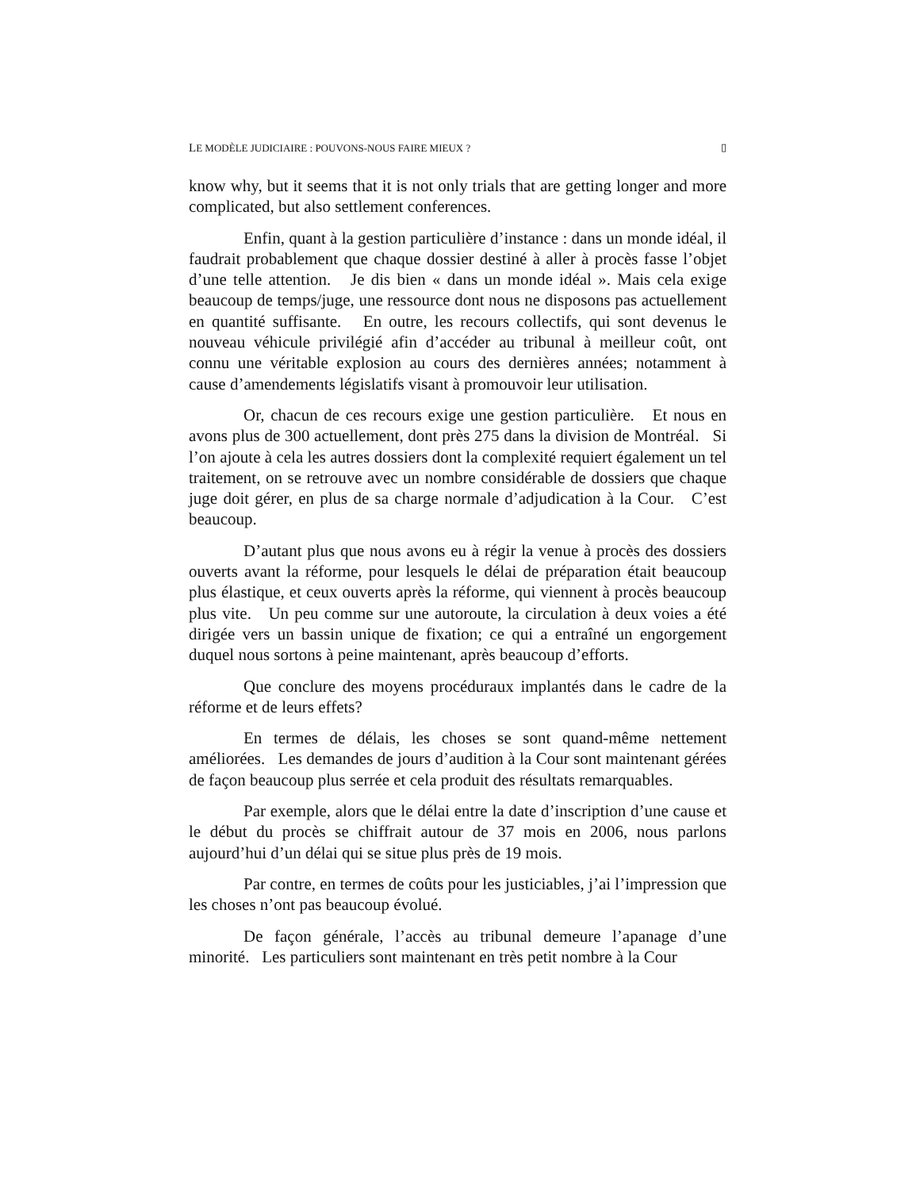LE MODÈLE JUDICIAIRE : POUVONS-NOUS FAIRE MIEUX ? ▯
know why, but it seems that it is not only trials that are getting longer and more complicated, but also settlement conferences.
Enfin, quant à la gestion particulière d’instance : dans un monde idéal, il faudrait probablement que chaque dossier destiné à aller à procès fasse l’objet d’une telle attention. Je dis bien « dans un monde idéal ». Mais cela exige beaucoup de temps/juge, une ressource dont nous ne disposons pas actuellement en quantité suffisante. En outre, les recours collectifs, qui sont devenus le nouveau véhicule privilégié afin d’accéder au tribunal à meilleur coût, ont connu une véritable explosion au cours des dernières années; notamment à cause d’amendements législatifs visant à promouvoir leur utilisation.
Or, chacun de ces recours exige une gestion particulière. Et nous en avons plus de 300 actuellement, dont près 275 dans la division de Montréal. Si l’on ajoute à cela les autres dossiers dont la complexité requiert également un tel traitement, on se retrouve avec un nombre considérable de dossiers que chaque juge doit gérer, en plus de sa charge normale d’adjudication à la Cour. C’est beaucoup.
D’autant plus que nous avons eu à régir la venue à procès des dossiers ouverts avant la réforme, pour lesquels le délai de préparation était beaucoup plus élastique, et ceux ouverts après la réforme, qui viennent à procès beaucoup plus vite. Un peu comme sur une autoroute, la circulation à deux voies a été dirigée vers un bassin unique de fixation; ce qui a entraîné un engorgement duquel nous sortons à peine maintenant, après beaucoup d’efforts.
Que conclure des moyens procéduraux implantés dans le cadre de la réforme et de leurs effets?
En termes de délais, les choses se sont quand-même nettement améliorées. Les demandes de jours d’audition à la Cour sont maintenant gérées de façon beaucoup plus serrée et cela produit des résultats remarquables.
Par exemple, alors que le délai entre la date d’inscription d’une cause et le début du procès se chiffrait autour de 37 mois en 2006, nous parlons aujourd’hui d’un délai qui se situe plus près de 19 mois.
Par contre, en termes de coûts pour les justiciables, j’ai l’impression que les choses n’ont pas beaucoup évolué.
De façon générale, l’accès au tribunal demeure l’apanage d’une minorité. Les particuliers sont maintenant en très petit nombre à la Cour